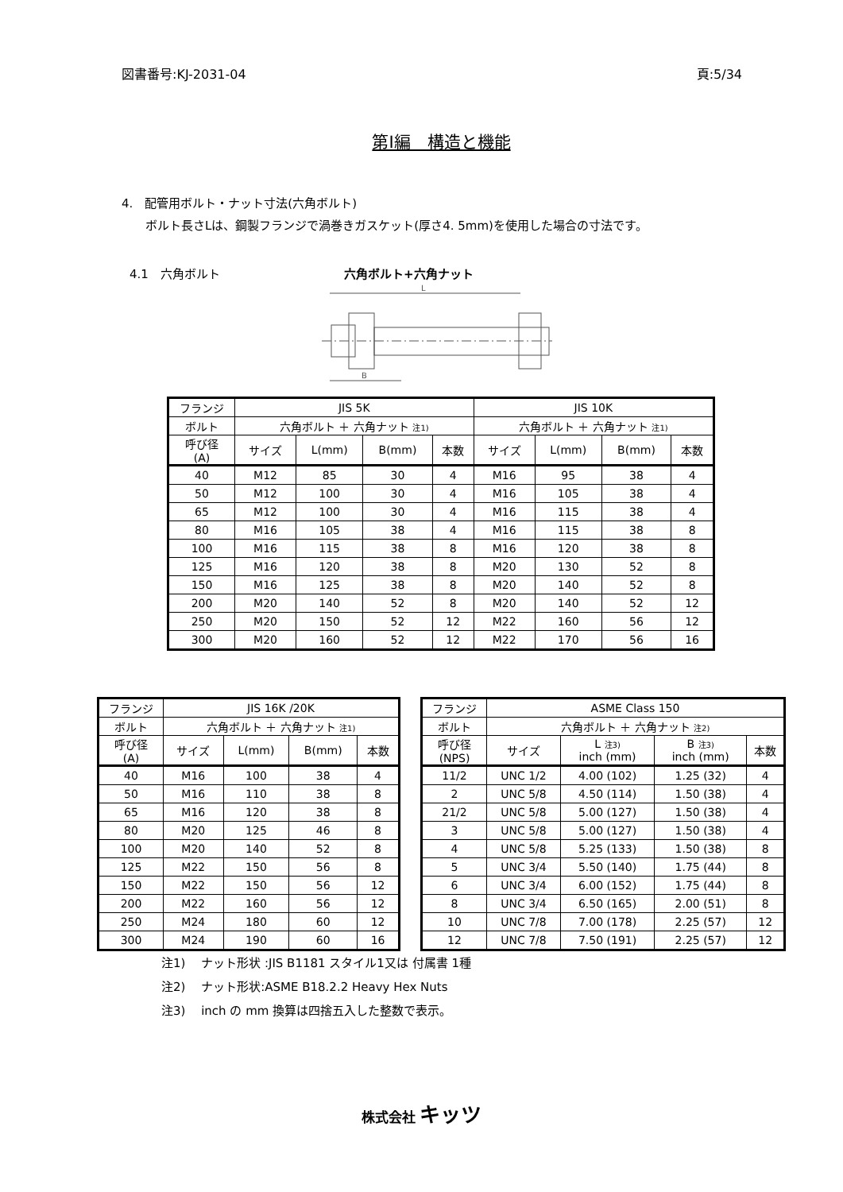図書番号:KJ-2031-04 頁:5/34
第Ⅰ編　構造と機能
4.　配管用ボルト・ナット寸法(六角ボルト)
　　ボルト長さLは、鋼製フランジで渦巻きガスケット(厚さ4. 5mm)を使用した場合の寸法です。
4.1　六角ボルト 六角ボルト+六角ナット
L
B
| フランジ | JIS 5K | | | | JIS 10K | | | |
| ボルト | 六角ボルト ＋ 六角ナット 注1) | | | | 六角ボルト ＋ 六角ナット 注1) | | | |
| 呼び径 (A) | サイズ | L(mm) | B(mm) | 本数 | サイズ | L(mm) | B(mm) | 本数 |
| 40 | M12 | 85 | 30 | 4 | M16 | 95 | 38 | 4 |
| 50 | M12 | 100 | 30 | 4 | M16 | 105 | 38 | 4 |
| 65 | M12 | 100 | 30 | 4 | M16 | 115 | 38 | 4 |
| 80 | M16 | 105 | 38 | 4 | M16 | 115 | 38 | 8 |
| 100 | M16 | 115 | 38 | 8 | M16 | 120 | 38 | 8 |
| 125 | M16 | 120 | 38 | 8 | M20 | 130 | 52 | 8 |
| 150 | M16 | 125 | 38 | 8 | M20 | 140 | 52 | 8 |
| 200 | M20 | 140 | 52 | 8 | M20 | 140 | 52 | 12 |
| 250 | M20 | 150 | 52 | 12 | M22 | 160 | 56 | 12 |
| 300 | M20 | 160 | 52 | 12 | M22 | 170 | 56 | 16 |
| フランジ | JIS 16K /20K | | | |
| ボルト | 六角ボルト ＋ 六角ナット 注1) | | | |
| 呼び径 (A) | サイズ | L(mm) | B(mm) | 本数 |
| 40 | M16 | 100 | 38 | 4 |
| 50 | M16 | 110 | 38 | 8 |
| 65 | M16 | 120 | 38 | 8 |
| 80 | M20 | 125 | 46 | 8 |
| 100 | M20 | 140 | 52 | 8 |
| 125 | M22 | 150 | 56 | 8 |
| 150 | M22 | 150 | 56 | 12 |
| 200 | M22 | 160 | 56 | 12 |
| 250 | M24 | 180 | 60 | 12 |
| 300 | M24 | 190 | 60 | 16 |
| フランジ | ASME Class 150 | | | |
| ボルト | 六角ボルト ＋ 六角ナット 注2) | | | |
| 呼び径 (NPS) | サイズ | L 注3) inch (mm) | B 注3) inch (mm) | 本数 |
| 11/2 | UNC 1/2 | 4.00 (102) | 1.25 (32) | 4 |
| 2 | UNC 5/8 | 4.50 (114) | 1.50 (38) | 4 |
| 21/2 | UNC 5/8 | 5.00 (127) | 1.50 (38) | 4 |
| 3 | UNC 5/8 | 5.00 (127) | 1.50 (38) | 4 |
| 4 | UNC 5/8 | 5.25 (133) | 1.50 (38) | 8 |
| 5 | UNC 3/4 | 5.50 (140) | 1.75 (44) | 8 |
| 6 | UNC 3/4 | 6.00 (152) | 1.75 (44) | 8 |
| 8 | UNC 3/4 | 6.50 (165) | 2.00 (51) | 8 |
| 10 | UNC 7/8 | 7.00 (178) | 2.25 (57) | 12 |
| 12 | UNC 7/8 | 7.50 (191) | 2.25 (57) | 12 |
注1)　 ナット形状 :JIS B1181 スタイル1又は 付属書 1種
注2)　 ナット形状:ASME B18.2.2 Heavy Hex Nuts
注3)　 inch の mm 換算は四捨五入した整数で表示。
株式会社 キッツ